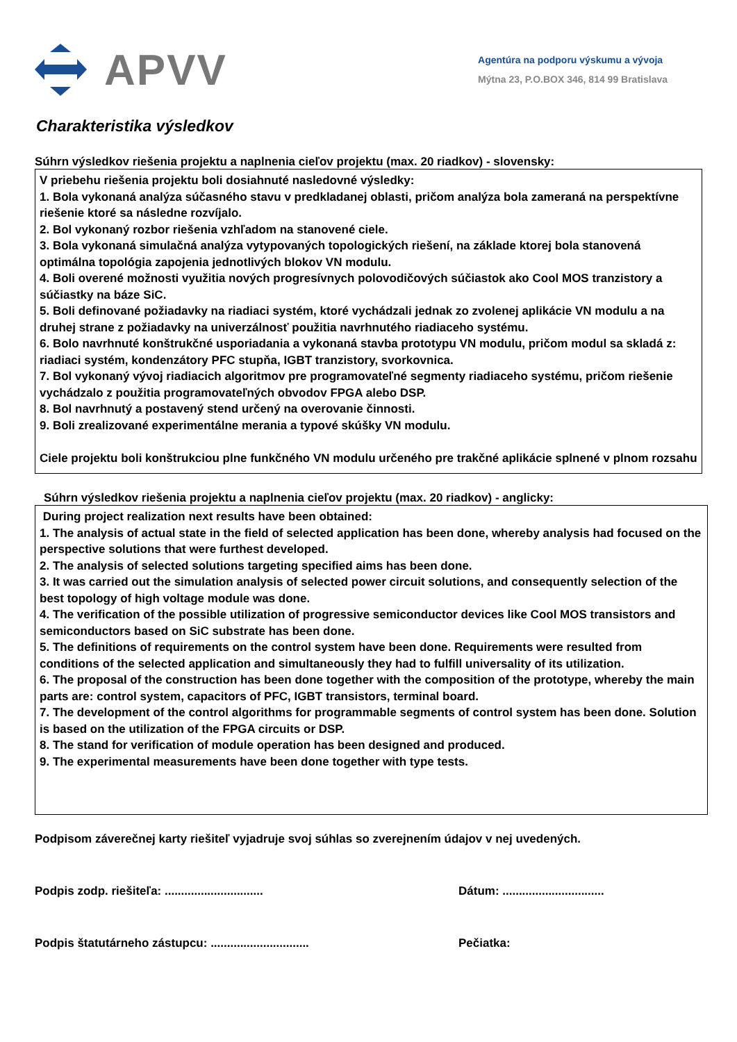APVV
Agentúra na podporu výskumu a vývoja
Mýtna 23, P.O.BOX 346, 814 99 Bratislava
Charakteristika výsledkov
Súhrn výsledkov riešenia projektu a naplnenia cieľov projektu (max. 20 riadkov) - slovensky:
V priebehu riešenia projektu boli dosiahnuté nasledovné výsledky:
1. Bola vykonaná analýza súčasného stavu v predkladanej oblasti, pričom analýza bola zameraná na perspektívne riešenie ktoré sa následne rozvíjalo.
2. Bol vykonaný rozbor riešenia vzhľadom na stanovené ciele.
3. Bola vykonaná simulačná analýza vytypovaných topologických riešení, na základe ktorej bola stanovená optimálna topológia zapojenia jednotlivých blokov VN modulu.
4. Boli overené možnosti využitia nových progresívnych polovodičových súčiastok ako Cool MOS tranzistory a súčiastky na báze SiC.
5. Boli definované požiadavky na riadiaci systém, ktoré vychádzali jednak zo zvolenej aplikácie VN modulu a na druhej strane z požiadavky na univerzálnosť použitia navrhnutého riadiaceho systému.
6. Bolo navrhnuté konštrukčné usporiadania a vykonaná stavba prototypu VN modulu, pričom modul sa skladá z: riadiaci systém, kondenzátory PFC stupňa, IGBT tranzistory, svorkovnica.
7. Bol vykonaný vývoj riadiacich algoritmov pre programovateľné segmenty riadiaceho systému, pričom riešenie vychádzalo z použitia programovateľných obvodov FPGA alebo DSP.
8. Bol navrhnutý a postavený stend určený na overovanie činnosti.
9. Boli zrealizované experimentálne merania a typové skúšky VN modulu.
Ciele projektu boli konštrukciou plne funkčného VN modulu určeného pre trakčné aplikácie splnené v plnom rozsahu
Súhrn výsledkov riešenia projektu a naplnenia cieľov projektu (max. 20 riadkov) - anglicky:
During project realization next results have been obtained:
1. The analysis of actual state in the field of selected application has been done, whereby analysis had focused on the perspective solutions that were furthest developed.
2. The analysis of selected solutions targeting specified aims has been done.
3. It was carried out the simulation analysis of selected power circuit solutions, and consequently selection of the best topology of high voltage module was done.
4. The verification of the possible utilization of progressive semiconductor devices like Cool MOS transistors and semiconductors based on SiC substrate has been done.
5. The definitions of requirements on the control system have been done. Requirements were resulted from conditions of the selected application and simultaneously they had to fulfill universality of its utilization.
6. The proposal of the construction has been done together with the composition of the prototype, whereby the main parts are: control system, capacitors of PFC, IGBT transistors, terminal board.
7. The development of the control algorithms for programmable segments of control system has been done. Solution is based on the utilization of the FPGA circuits or DSP.
8. The stand for verification of module operation has been designed and produced.
9. The experimental measurements have been done together with type tests.
Podpisom záverečnej karty riešiteľ vyjadruje svoj súhlas so zverejnením údajov v nej uvedených.
Podpis zodp. riešiteľa: .............................. Dátum: ...............................
Podpis štatutárneho zástupcu: ..............................
Pečiatka: